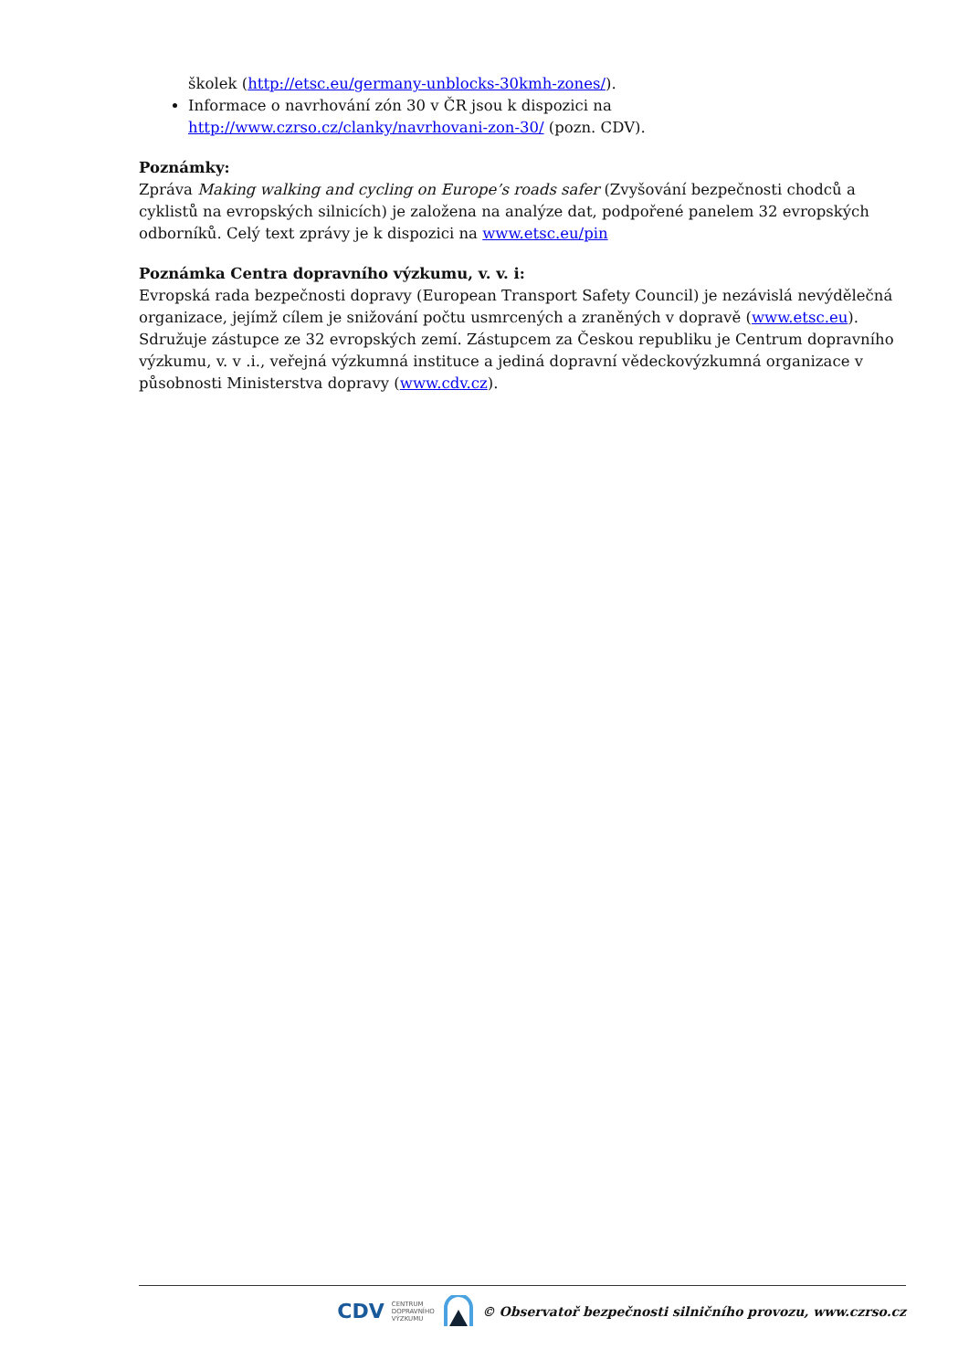školek (http://etsc.eu/germany-unblocks-30kmh-zones/).
Informace o navrhování zón 30 v ČR jsou k dispozici na http://www.czrso.cz/clanky/navrhovani-zon-30/ (pozn. CDV).
Poznámky:
Zpráva Making walking and cycling on Europe’s roads safer (Zvyšování bezpečnosti chodců a cyklistů na evropských silnicích) je založena na analýze dat, podpořené panelem 32 evropských odborníků. Celý text zprávy je k dispozici na www.etsc.eu/pin
Poznámka Centra dopravního výzkumu, v. v. i:
Evropská rada bezpečnosti dopravy (European Transport Safety Council) je nezávislá nevýdělečná organizace, jejímž cílem je snižování počtu usmrcených a zraněných v dopravě (www.etsc.eu). Sdružuje zástupce ze 32 evropských zemí. Zástupcem za Českou republiku je Centrum dopravního výzkumu, v. v .i., veřejná výzkumná instituce a jediná dopravní vědeckovýzkumná organizace v působnosti Ministerstva dopravy (www.cdv.cz).
CDV CENTRUM
DOPRAVNÍHO
VÝZKUMU © Observatoř bezpečnosti silničního provozu, www.czrso.cz